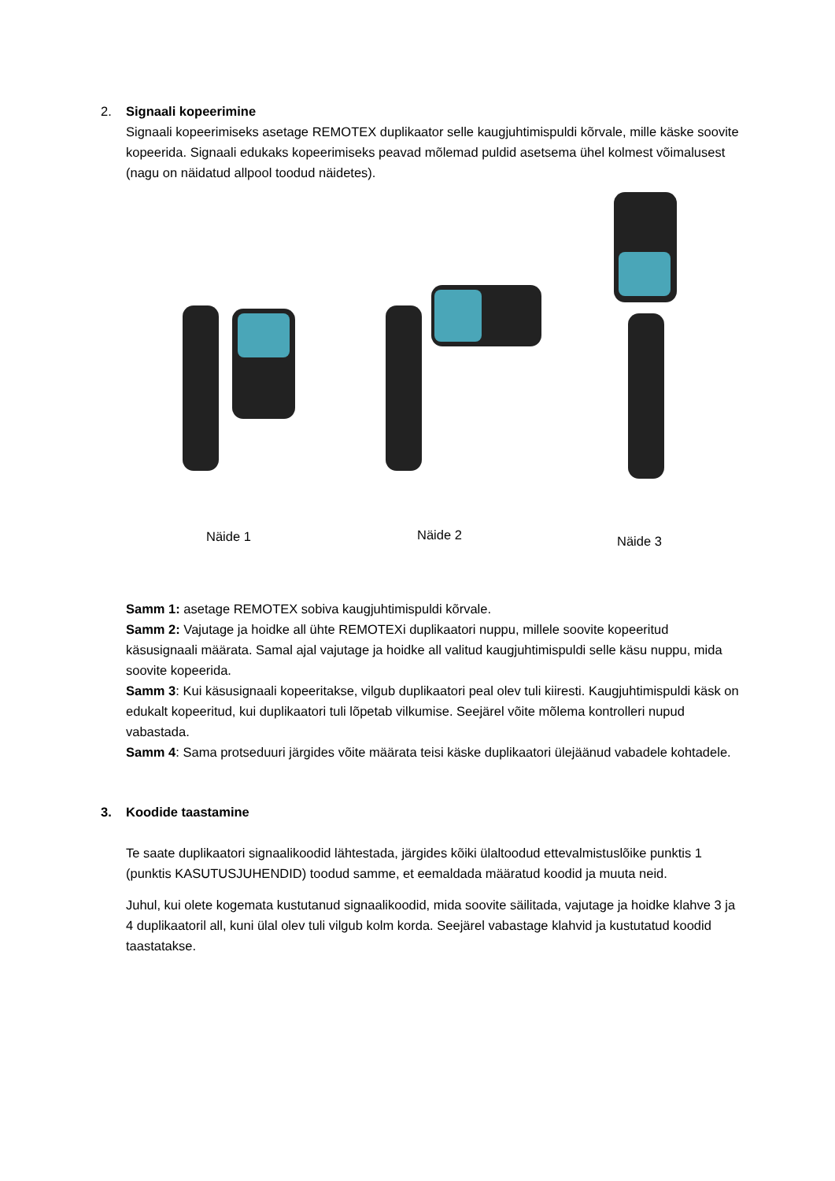2.
Signaali kopeerimine
Signaali kopeerimiseks asetage REMOTEX duplikaator selle kaugjuhtimispuldi kõrvale, mille käske soovite kopeerida. Signaali edukaks kopeerimiseks peavad mõlemad puldid asetsema ühel kolmest võimalusest (nagu on näidatud allpool toodud näidetes).
Näide 1 Näide 2 Näide 3
Samm 1: asetage REMOTEX sobiva kaugjuhtimispuldi kõrvale.
Samm 2: Vajutage ja hoidke all ühte REMOTEXi duplikaatori nuppu, millele soovite kopeeritud käsusignaali määrata. Samal ajal vajutage ja hoidke all valitud kaugjuhtimispuldi selle käsu nuppu, mida soovite kopeerida.
Samm 3: Kui käsusignaali kopeeritakse, vilgub duplikaatori peal olev tuli kiiresti. Kaugjuhtimispuldi käsk on edukalt kopeeritud, kui duplikaatori tuli lõpetab vilkumise. Seejärel võite mõlema kontrolleri nupud vabastada.
Samm 4: Sama protseduuri järgides võite määrata teisi käske duplikaatori ülejäänud vabadele kohtadele.
3.
Koodide taastamine
Te saate duplikaatori signaalikoodid lähtestada, järgides kõiki ülaltoodud ettevalmistuslõike punktis 1 (punktis KASUTUSJUHENDID) toodud samme, et eemaldada määratud koodid ja muuta neid.
Juhul, kui olete kogemata kustutanud signaalikoodid, mida soovite säilitada, vajutage ja hoidke klahve 3 ja 4 duplikaatoril all, kuni ülal olev tuli vilgub kolm korda. Seejärel vabastage klahvid ja kustutatud koodid taastatakse.